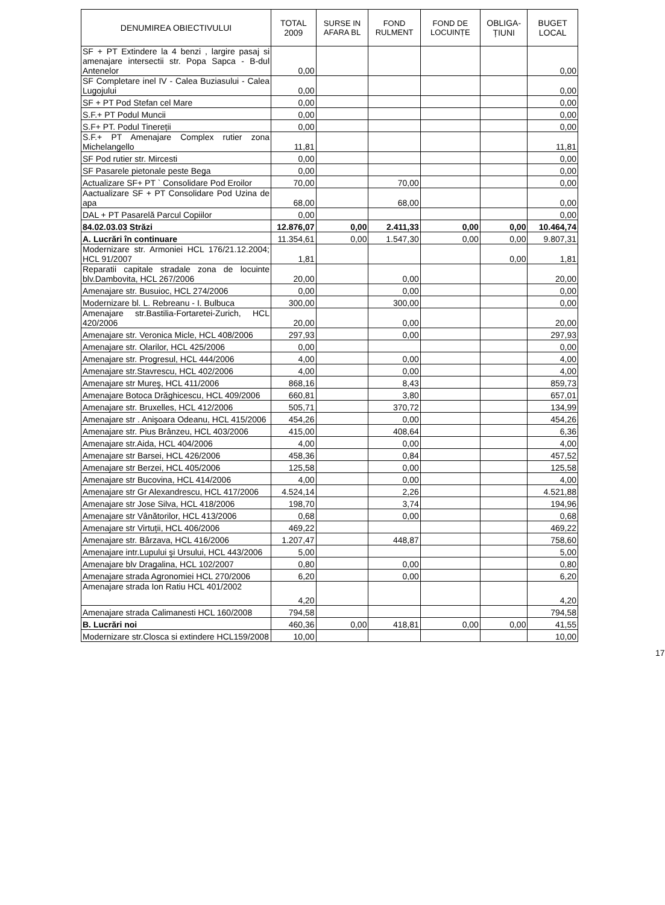| DENUMIREA OBIECTIVULUI | TOTAL 2009 | SURSE IN AFARA BL | FOND RULMENT | FOND DE LOCUINȚE | OBLIGA-ȚIUNI | BUGET LOCAL |
| --- | --- | --- | --- | --- | --- | --- |
| SF + PT Extindere la 4 benzi , largire pasaj si amenajare intersectii str. Popa Sapca - B-dul Antenelor | 0,00 | | | | | 0,00 |
| SF Completare inel IV - Calea Buziasului - Calea Lugojului | 0,00 | | | | | 0,00 |
| SF + PT Pod Stefan cel Mare | 0,00 | | | | | 0,00 |
| S.F.+ PT Podul Muncii | 0,00 | | | | | 0,00 |
| S.F+ PT. Podul Tinereții | 0,00 | | | | | 0,00 |
| S.F.+ PT Amenajare Complex rutier zona Michelangello | 11,81 | | | | | 11,81 |
| SF Pod rutier str. Mircesti | 0,00 | | | | | 0,00 |
| SF Pasarele pietonale peste Bega | 0,00 | | | | | 0,00 |
| Actualizare SF+ PT ` Consolidare Pod Eroilor | 70,00 | | 70,00 | | | 0,00 |
| Aactualizare SF + PT Consolidare Pod Uzina de apa | 68,00 | | 68,00 | | | 0,00 |
| DAL + PT Pasarelă Parcul Copiilor | 0,00 | | | | | 0,00 |
| 84.02.03.03 Străzi | 12.876,07 | 0,00 | 2.411,33 | 0,00 | 0,00 | 10.464,74 |
| A. Lucrări în continuare | 11.354,61 | 0,00 | 1.547,30 | 0,00 | 0,00 | 9.807,31 |
| Modernizare str. Armoniei HCL 176/21.12.2004; HCL 91/2007 | 1,81 | | | | 0,00 | 1,81 |
| Reparatii capitale stradale zona de locuinte blv.Dambovita, HCL 267/2006 | 20,00 | | 0,00 | | | 20,00 |
| Amenajare str. Busuioc, HCL 274/2006 | 0,00 | | 0,00 | | | 0,00 |
| Modernizare bl. L. Rebreanu - I. Bulbuca | 300,00 | | 300,00 | | | 0,00 |
| Amenajare str.Bastilia-Fortaretei-Zurich, HCL 420/2006 | 20,00 | | 0,00 | | | 20,00 |
| Amenajare str. Veronica Micle, HCL 408/2006 | 297,93 | | 0,00 | | | 297,93 |
| Amenajare str. Olarilor, HCL 425/2006 | 0,00 | | | | | 0,00 |
| Amenajare str. Progresul, HCL 444/2006 | 4,00 | | 0,00 | | | 4,00 |
| Amenajare str.Stavrescu, HCL 402/2006 | 4,00 | | 0,00 | | | 4,00 |
| Amenajare str Mureş, HCL 411/2006 | 868,16 | | 8,43 | | | 859,73 |
| Amenajare Botoca Drăghicescu, HCL 409/2006 | 660,81 | | 3,80 | | | 657,01 |
| Amenajare str. Bruxelles, HCL 412/2006 | 505,71 | | 370,72 | | | 134,99 |
| Amenajare str . Anişoara Odeanu, HCL 415/2006 | 454,26 | | 0,00 | | | 454,26 |
| Amenajare str. Pius Brânzeu, HCL 403/2006 | 415,00 | | 408,64 | | | 6,36 |
| Amenajare str.Aida, HCL 404/2006 | 4,00 | | 0,00 | | | 4,00 |
| Amenajare str Barsei, HCL 426/2006 | 458,36 | | 0,84 | | | 457,52 |
| Amenajare str Berzei, HCL 405/2006 | 125,58 | | 0,00 | | | 125,58 |
| Amenajare str Bucovina, HCL 414/2006 | 4,00 | | 0,00 | | | 4,00 |
| Amenajare str Gr Alexandrescu, HCL 417/2006 | 4.524,14 | | 2,26 | | | 4.521,88 |
| Amenajare str Jose Silva, HCL 418/2006 | 198,70 | | 3,74 | | | 194,96 |
| Amenajare str Vânătorilor, HCL 413/2006 | 0,68 | | 0,00 | | | 0,68 |
| Amenajare str Virtuții, HCL 406/2006 | 469,22 | | | | | 469,22 |
| Amenajare str. Bârzava, HCL 416/2006 | 1.207,47 | | 448,87 | | | 758,60 |
| Amenajare intr.Lupului şi Ursului, HCL 443/2006 | 5,00 | | | | | 5,00 |
| Amenajare blv Dragalina, HCL 102/2007 | 0,80 | | 0,00 | | | 0,80 |
| Amenajare strada Agronomiei HCL 270/2006 | 6,20 | | 0,00 | | | 6,20 |
| Amenajare strada Ion Ratiu HCL 401/2002 | 4,20 | | | | | 4,20 |
| Amenajare strada Calimanesti HCL 160/2008 | 794,58 | | | | | 794,58 |
| B. Lucrări noi | 460,36 | 0,00 | 418,81 | 0,00 | 0,00 | 41,55 |
| Modernizare str.Closca si extindere HCL159/2008 | 10,00 | | | | | 10,00 |
17